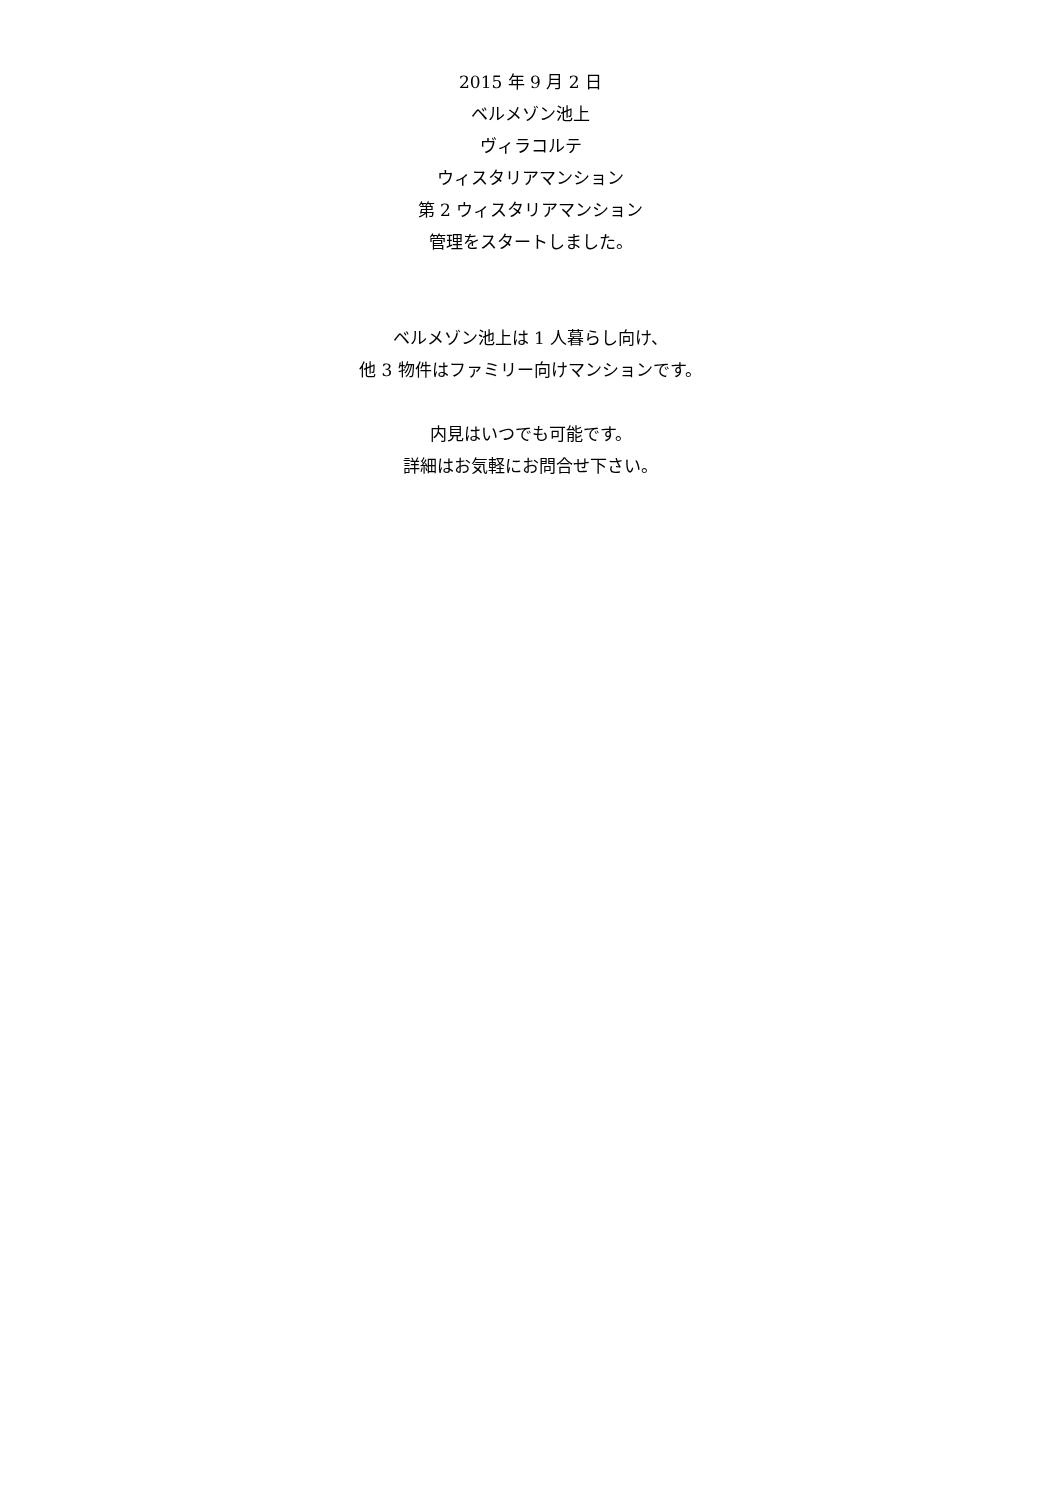2015 年 9 月 2 日
ベルメゾン池上
ヴィラコルテ
ウィスタリアマンション
第 2 ウィスタリアマンション
管理をスタートしました。
ベルメゾン池上は 1 人暮らし向け、
他 3 物件はファミリー向けマンションです。
内見はいつでも可能です。
詳細はお気軽にお問合せ下さい。